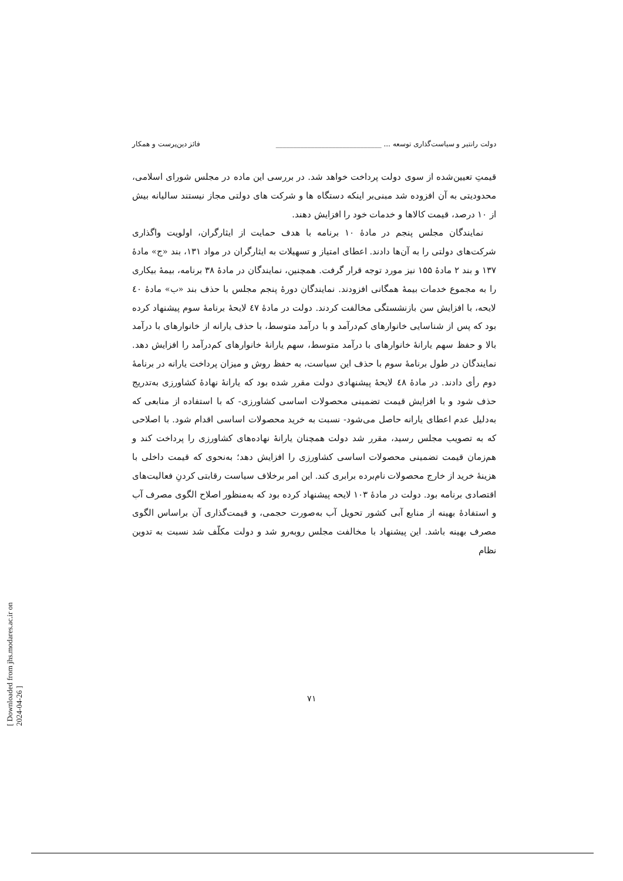دولت رانتیر و سیاست‌گذاری توسعه ... ______________________________ فائز دین‌پرست و همکار
قیمتِ تعیین‌شده از سوی دولت پرداخت خواهد شد. در بررسی این ماده در مجلس شورای اسلامی، محدودیتی به آن افزوده شد مبنی‌بر اینکه دستگاه ها و شرکت های دولتی مجاز نیستند سالیانه بیش از ۱۰ درصد، قیمت کالاها و خدمات خود را افزایش دهند.
نمایندگان مجلس پنجم در مادهٔ ۱۰ برنامه با هدف حمایت از ایثارگران، اولویت واگذاری شرکت‌های دولتی را به آن‌ها دادند. اعطای امتیاز و تسهیلات به ایثارگران در مواد ۱۳۱، بند «ج» مادهٔ ۱۳۷ و بند ۲ مادهٔ ۱۵۵ نیز مورد توجه قرار گرفت. همچنین، نمایندگان در مادهٔ ۳۸ برنامه، بیمهٔ بیکاری را به مجموع خدمات بیمهٔ همگانی افزودند. نمایندگان دورهٔ پنجم مجلس با حذف بند «ب» مادهٔ ٤٠ لایحه، با افزایش سن بازنشستگی مخالفت کردند. دولت در مادهٔ ٤٧ لایحهٔ برنامهٔ سوم پیشنهاد کرده بود که پس از شناسایی خانوارهای کم‌درآمد و با درآمد متوسط، با حذف یارانه از خانوارهای با درآمد بالا و حفظ سهم یارانهٔ خانوارهای با درآمد متوسط، سهم یارانهٔ خانوارهای کم‌درآمد را افزایش دهد. نمایندگان در طول برنامهٔ سوم با حذف این سیاست، به حفظ روش و میزان پرداخت یارانه در برنامهٔ دوم رأی دادند. در مادهٔ ٤٨ لایحهٔ پیشنهادی دولت مقرر شده بود که یارانهٔ نهادهٔ کشاورزی به‌تدریج حذف شود و با افزایش قیمت تضمینی محصولات اساسی کشاورزی- که با استفاده از منابعی که به‌دلیل عدم اعطای یارانه حاصل می‌شود- نسبت به خرید محصولات اساسی اقدام شود. با اصلاحی که به تصویب مجلس رسید، مقرر شد دولت همچنان یارانهٔ نهاده‌های کشاورزی را پرداخت کند و هم‌زمان قیمت تضمینی محصولات اساسی کشاورزی را افزایش دهد؛ به‌نحوی که قیمت داخلی با هزینهٔ خرید از خارج محصولات نام‌برده برابری کند. این امر برخلاف سیاست رقابتی کردنِ فعالیت‌های اقتصادی برنامه بود. دولت در مادهٔ ۱۰۳ لایحه پیشنهاد کرده بود که به‌منظور اصلاح الگوی مصرف آب و استفادهٔ بهینه از منابع آبی کشور تحویل آب به‌صورت حجمی، و قیمت‌گذاری آن براساس الگوی مصرف بهینه باشد. این پیشنهاد با مخالفت مجلس روبه‌رو شد و دولت مکلّف شد نسبت به تدوین نظام
۷۱
[ Downloaded from jhs.modares.ac.ir on 2024-04-26 ]